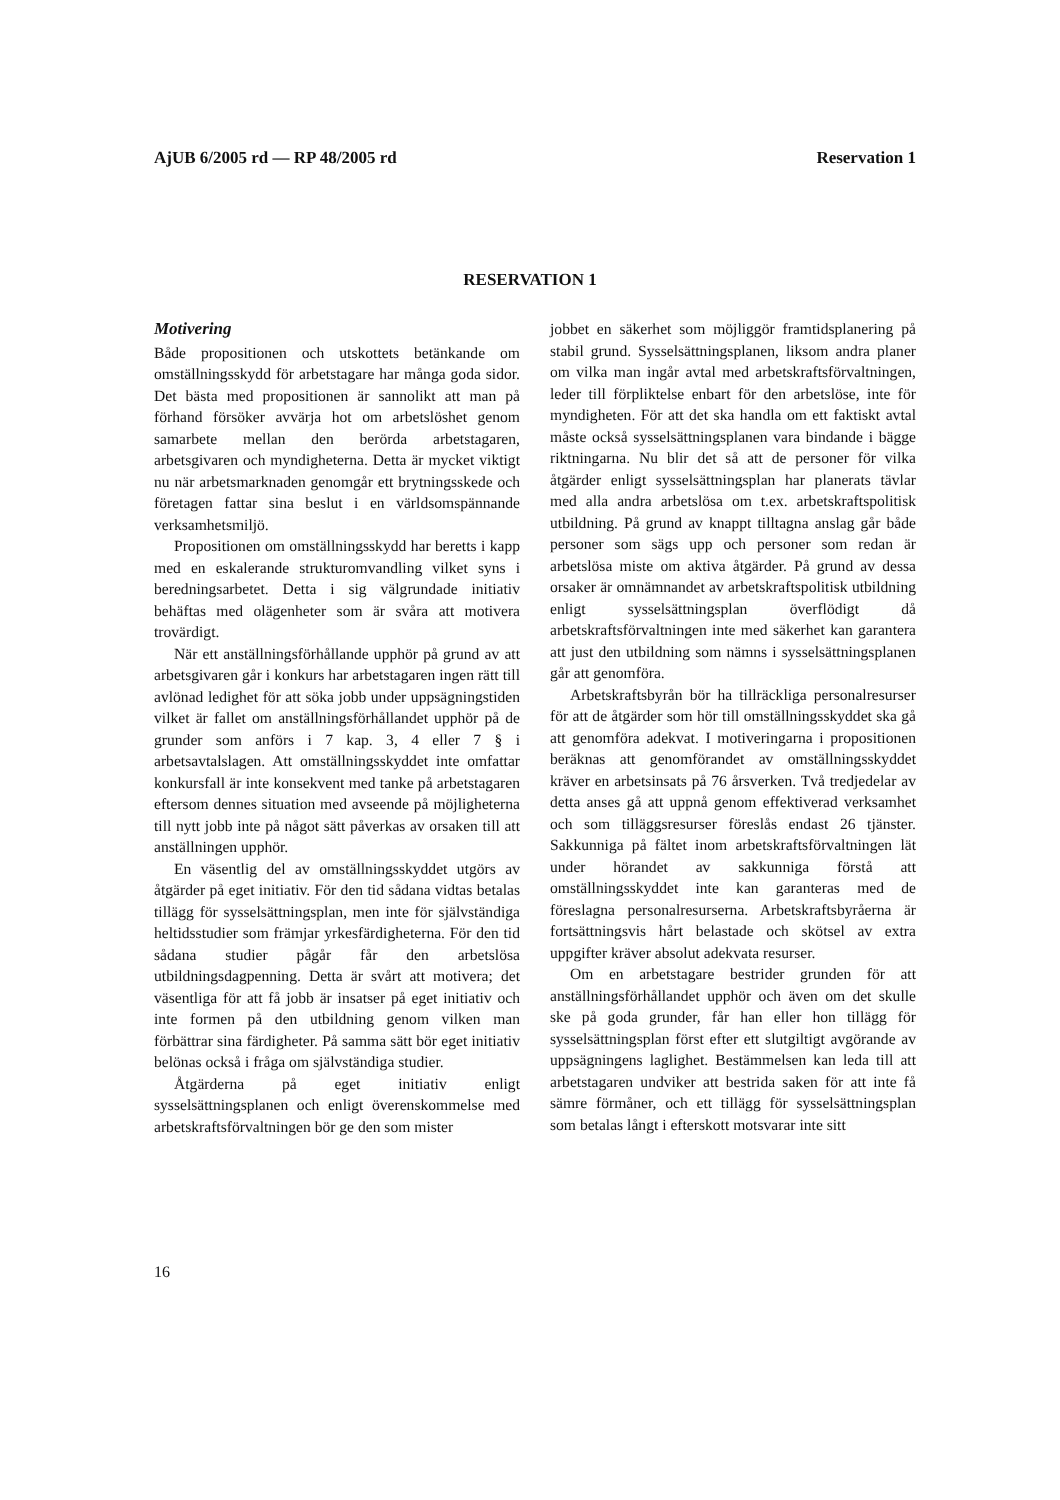AjUB 6/2005 rd — RP 48/2005 rd Reservation 1
RESERVATION 1
Motivering
Både propositionen och utskottets betänkande om omställningsskydd för arbetstagare har många goda sidor. Det bästa med propositionen är sannolikt att man på förhand försöker avvärja hot om arbetslöshet genom samarbete mellan den berörda arbetstagaren, arbetsgivaren och myndigheterna. Detta är mycket viktigt nu när arbetsmarknaden genomgår ett brytningsskede och företagen fattar sina beslut i en världsomspännande verksamhetsmiljö.
Propositionen om omställningsskydd har beretts i kapp med en eskalerande strukturomvandling vilket syns i beredningsarbetet. Detta i sig välgrundade initiativ behäftas med olägenheter som är svåra att motivera trovärdigt.
När ett anställningsförhållande upphör på grund av att arbetsgivaren går i konkurs har arbetstagaren ingen rätt till avlönad ledighet för att söka jobb under uppsägningstiden vilket är fallet om anställningsförhållandet upphör på de grunder som anförs i 7 kap. 3, 4 eller 7 § i arbetsavtalslagen. Att omställningsskyddet inte omfattar konkursfall är inte konsekvent med tanke på arbetstagaren eftersom dennes situation med avseende på möjligheterna till nytt jobb inte på något sätt påverkas av orsaken till att anställningen upphör.
En väsentlig del av omställningsskyddet utgörs av åtgärder på eget initiativ. För den tid sådana vidtas betalas tillägg för sysselsättningsplan, men inte för självständiga heltidsstudier som främjar yrkesfärdigheterna. För den tid sådana studier pågår får den arbetslösa utbildningsdagpenning. Detta är svårt att motivera; det väsentliga för att få jobb är insatser på eget initiativ och inte formen på den utbildning genom vilken man förbättrar sina färdigheter. På samma sätt bör eget initiativ belönas också i fråga om självständiga studier.
Åtgärderna på eget initiativ enligt sysselsättningsplanen och enligt överenskommelse med arbetskraftsförvaltningen bör ge den som mister
jobbet en säkerhet som möjliggör framtidsplanering på stabil grund. Sysselsättningsplanen, liksom andra planer om vilka man ingår avtal med arbetskraftsförvaltningen, leder till förpliktelse enbart för den arbetslöse, inte för myndigheten. För att det ska handla om ett faktiskt avtal måste också sysselsättningsplanen vara bindande i bägge riktningarna. Nu blir det så att de personer för vilka åtgärder enligt sysselsättningsplan har planerats tävlar med alla andra arbetslösa om t.ex. arbetskraftspolitisk utbildning. På grund av knappt tilltagna anslag går både personer som sägs upp och personer som redan är arbetslösa miste om aktiva åtgärder. På grund av dessa orsaker är omnämnandet av arbetskraftspolitisk utbildning enligt sysselsättningsplan överflödigt då arbetskraftsförvaltningen inte med säkerhet kan garantera att just den utbildning som nämns i sysselsättningsplanen går att genomföra.
Arbetskraftsbyrån bör ha tillräckliga personalresurser för att de åtgärder som hör till omställningsskyddet ska gå att genomföra adekvat. I motiveringarna i propositionen beräknas att genomförandet av omställningsskyddet kräver en arbetsinsats på 76 årsverken. Två tredjedelar av detta anses gå att uppnå genom effektiverad verksamhet och som tilläggsresurser föreslås endast 26 tjänster. Sakkunniga på fältet inom arbetskraftsförvaltningen lät under hörandet av sakkunniga förstå att omställningsskyddet inte kan garanteras med de föreslagna personalresurserna. Arbetskraftsbyråerna är fortsättningsvis hårt belastade och skötsel av extra uppgifter kräver absolut adekvata resurser.
Om en arbetstagare bestrider grunden för att anställningsförhållandet upphör och även om det skulle ske på goda grunder, får han eller hon tillägg för sysselsättningsplan först efter ett slutgiltigt avgörande av uppsägningens laglighet. Bestämmelsen kan leda till att arbetstagaren undviker att bestrida saken för att inte få sämre förmåner, och ett tillägg för sysselsättningsplan som betalas långt i efterskott motsvarar inte sitt
16